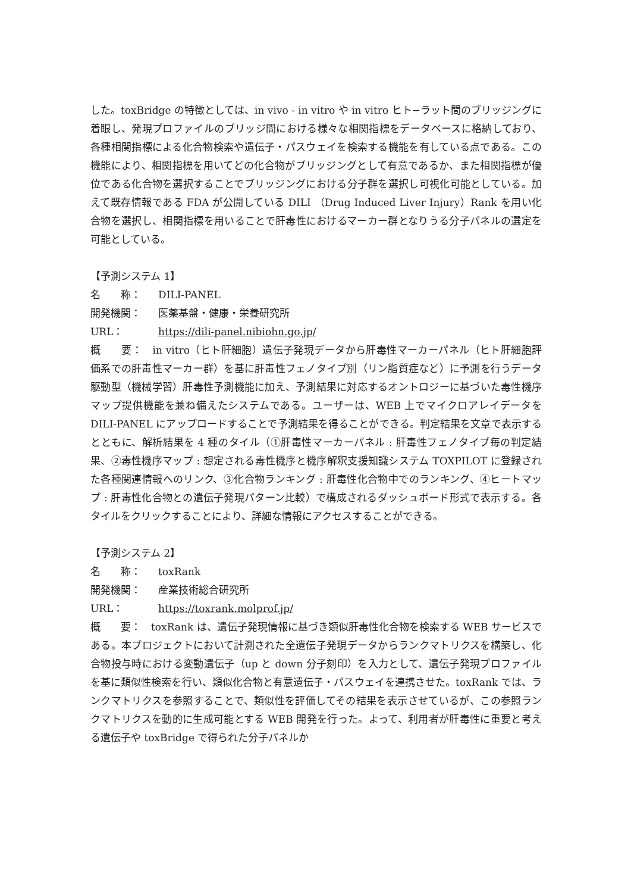した。toxBridge の特徴としては、in vivo - in vitro や in vitro ヒト−ラット間のブリッジングに着眼し、発現プロファイルのブリッジ間における様々な相関指標をデータベースに格納しており、各種相関指標による化合物検索や遺伝子・パスウェイを検索する機能を有している点である。この機能により、相関指標を用いてどの化合物がブリッジングとして有意であるか、また相関指標が優位である化合物を選択することでブリッジングにおける分子群を選択し可視化可能としている。加えて既存情報である FDA が公開している DILI （Drug Induced Liver Injury）Rank を用い化合物を選択し、相関指標を用いることで肝毒性におけるマーカー群となりうる分子パネルの選定を可能としている。
【予測システム 1】
名　　称： DILI-PANEL
開発機関： 医薬基盤・健康・栄養研究所
URL： https://dili-panel.nibiohn.go.jp/
概　　要：　in vitro（ヒト肝細胞）遺伝子発現データから肝毒性マーカーパネル（ヒト肝細胞評価系での肝毒性マーカー群）を基に肝毒性フェノタイプ別（リン脂質症など）に予測を行うデータ駆動型（機械学習）肝毒性予測機能に加え、予測結果に対応するオントロジーに基づいた毒性機序マップ提供機能を兼ね備えたシステムである。ユーザーは、WEB 上でマイクロアレイデータを DILI-PANEL にアップロードすることで予測結果を得ることができる。判定結果を文章で表示するとともに、解析結果を 4 種のタイル（①肝毒性マーカーパネル : 肝毒性フェノタイプ毎の判定結果、②毒性機序マップ : 想定される毒性機序と機序解釈支援知識システム TOXPILOT に登録された各種関連情報へのリンク、③化合物ランキング : 肝毒性化合物中でのランキング、④ヒートマップ : 肝毒性化合物との遺伝子発現パターン比較）で構成されるダッシュボード形式で表示する。各タイルをクリックすることにより、詳細な情報にアクセスすることができる。
【予測システム 2】
名　　称： toxRank
開発機関： 産業技術総合研究所
URL： https://toxrank.molprof.jp/
概　　要：　toxRank は、遺伝子発現情報に基づき類似肝毒性化合物を検索する WEB サービスである。本プロジェクトにおいて計測された全遺伝子発現データからランクマトリクスを構築し、化合物投与時における変動遺伝子（up と down 分子刻印）を入力として、遺伝子発現プロファイルを基に類似性検索を行い、類似化合物と有意遺伝子・パスウェイを連携させた。toxRank では、ランクマトリクスを参照することで、類似性を評価してその結果を表示させているが、この参照ランクマトリクスを動的に生成可能とする WEB 開発を行った。よって、利用者が肝毒性に重要と考える遺伝子や toxBridge で得られた分子パネルか